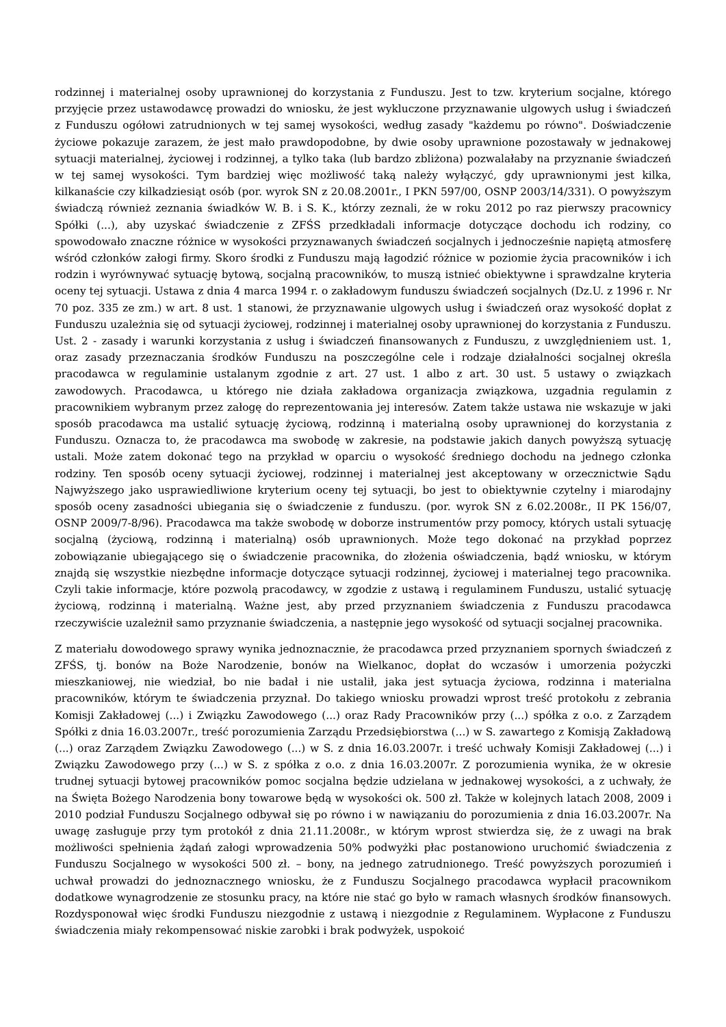rodzinnej i materialnej osoby uprawnionej do korzystania z Funduszu. Jest to tzw. kryterium socjalne, którego przyjęcie przez ustawodawcę prowadzi do wniosku, że jest wykluczone przyznawanie ulgowych usług i świadczeń z Funduszu ogółowi zatrudnionych w tej samej wysokości, według zasady "każdemu po równo". Doświadczenie życiowe pokazuje zarazem, że jest mało prawdopodobne, by dwie osoby uprawnione pozostawały w jednakowej sytuacji materialnej, życiowej i rodzinnej, a tylko taka (lub bardzo zbliżona) pozwalałaby na przyznanie świadczeń w tej samej wysokości. Tym bardziej więc możliwość taką należy wyłączyć, gdy uprawnionymi jest kilka, kilkanaście czy kilkadziesiąt osób (por. wyrok SN z 20.08.2001r., I PKN 597/00, OSNP 2003/14/331). O powyższym świadczą również zeznania świadków W. B. i S. K., którzy zeznali, że w roku 2012 po raz pierwszy pracownicy Spółki (...), aby uzyskać świadczenie z ZFŚS przedkładali informacje dotyczące dochodu ich rodziny, co spowodowało znaczne różnice w wysokości przyznawanych świadczeń socjalnych i jednocześnie napiętą atmosferę wśród członków załogi firmy. Skoro środki z Funduszu mają łagodzić różnice w poziomie życia pracowników i ich rodzin i wyrównywać sytuację bytową, socjalną pracowników, to muszą istnieć obiektywne i sprawdzalne kryteria oceny tej sytuacji. Ustawa z dnia 4 marca 1994 r. o zakładowym funduszu świadczeń socjalnych (Dz.U. z 1996 r. Nr 70 poz. 335 ze zm.) w art. 8 ust. 1 stanowi, że przyznawanie ulgowych usług i świadczeń oraz wysokość dopłat z Funduszu uzależnia się od sytuacji życiowej, rodzinnej i materialnej osoby uprawnionej do korzystania z Funduszu. Ust. 2 - zasady i warunki korzystania z usług i świadczeń finansowanych z Funduszu, z uwzględnieniem ust. 1, oraz zasady przeznaczania środków Funduszu na poszczególne cele i rodzaje działalności socjalnej określa pracodawca w regulaminie ustalanym zgodnie z art. 27 ust. 1 albo z art. 30 ust. 5 ustawy o związkach zawodowych. Pracodawca, u którego nie działa zakładowa organizacja związkowa, uzgadnia regulamin z pracownikiem wybranym przez załogę do reprezentowania jej interesów. Zatem także ustawa nie wskazuje w jaki sposób pracodawca ma ustalić sytuację życiową, rodzinną i materialną osoby uprawnionej do korzystania z Funduszu. Oznacza to, że pracodawca ma swobodę w zakresie, na podstawie jakich danych powyższą sytuację ustali. Może zatem dokonać tego na przykład w oparciu o wysokość średniego dochodu na jednego członka rodziny. Ten sposób oceny sytuacji życiowej, rodzinnej i materialnej jest akceptowany w orzecznictwie Sądu Najwyższego jako usprawiedliwione kryterium oceny tej sytuacji, bo jest to obiektywnie czytelny i miarodajny sposób oceny zasadności ubiegania się o świadczenie z funduszu. (por. wyrok SN z 6.02.2008r., II PK 156/07, OSNP 2009/7-8/96). Pracodawca ma także swobodę w doborze instrumentów przy pomocy, których ustali sytuację socjalną (życiową, rodzinną i materialną) osób uprawnionych. Może tego dokonać na przykład poprzez zobowiązanie ubiegającego się o świadczenie pracownika, do złożenia oświadczenia, bądź wniosku, w którym znajdą się wszystkie niezbędne informacje dotyczące sytuacji rodzinnej, życiowej i materialnej tego pracownika. Czyli takie informacje, które pozwolą pracodawcy, w zgodzie z ustawą i regulaminem Funduszu, ustalić sytuację życiową, rodzinną i materialną. Ważne jest, aby przed przyznaniem świadczenia z Funduszu pracodawca rzeczywiście uzależnił samo przyznanie świadczenia, a następnie jego wysokość od sytuacji socjalnej pracownika.
Z materiału dowodowego sprawy wynika jednoznacznie, że pracodawca przed przyznaniem spornych świadczeń z ZFŚS, tj. bonów na Boże Narodzenie, bonów na Wielkanoc, dopłat do wczasów i umorzenia pożyczki mieszkaniowej, nie wiedział, bo nie badał i nie ustalił, jaka jest sytuacja życiowa, rodzinna i materialna pracowników, którym te świadczenia przyznał. Do takiego wniosku prowadzi wprost treść protokołu z zebrania Komisji Zakładowej (...) i Związku Zawodowego (...) oraz Rady Pracowników przy (...) spółka z o.o. z Zarządem Spółki z dnia 16.03.2007r., treść porozumienia Zarządu Przedsiębiorstwa (...) w S. zawartego z Komisją Zakładową (...) oraz Zarządem Związku Zawodowego (...) w S. z dnia 16.03.2007r. i treść uchwały Komisji Zakładowej (...) i Związku Zawodowego przy (...) w S. z spółka z o.o. z dnia 16.03.2007r. Z porozumienia wynika, że w okresie trudnej sytuacji bytowej pracowników pomoc socjalna będzie udzielana w jednakowej wysokości, a z uchwały, że na Święta Bożego Narodzenia bony towarowe będą w wysokości ok. 500 zł. Także w kolejnych latach 2008, 2009 i 2010 podział Funduszu Socjalnego odbywał się po równo i w nawiązaniu do porozumienia z dnia 16.03.2007r. Na uwagę zasługuje przy tym protokół z dnia 21.11.2008r., w którym wprost stwierdza się, że z uwagi na brak możliwości spełnienia żądań załogi wprowadzenia 50% podwyżki płac postanowiono uruchomić świadczenia z Funduszu Socjalnego w wysokości 500 zł. – bony, na jednego zatrudnionego. Treść powyższych porozumień i uchwał prowadzi do jednoznacznego wniosku, że z Funduszu Socjalnego pracodawca wypłacił pracownikom dodatkowe wynagrodzenie ze stosunku pracy, na które nie stać go było w ramach własnych środków finansowych. Rozdysponował więc środki Funduszu niezgodnie z ustawą i niezgodnie z Regulaminem. Wypłacone z Funduszu świadczenia miały rekompensować niskie zarobki i brak podwyżek, uspokoić